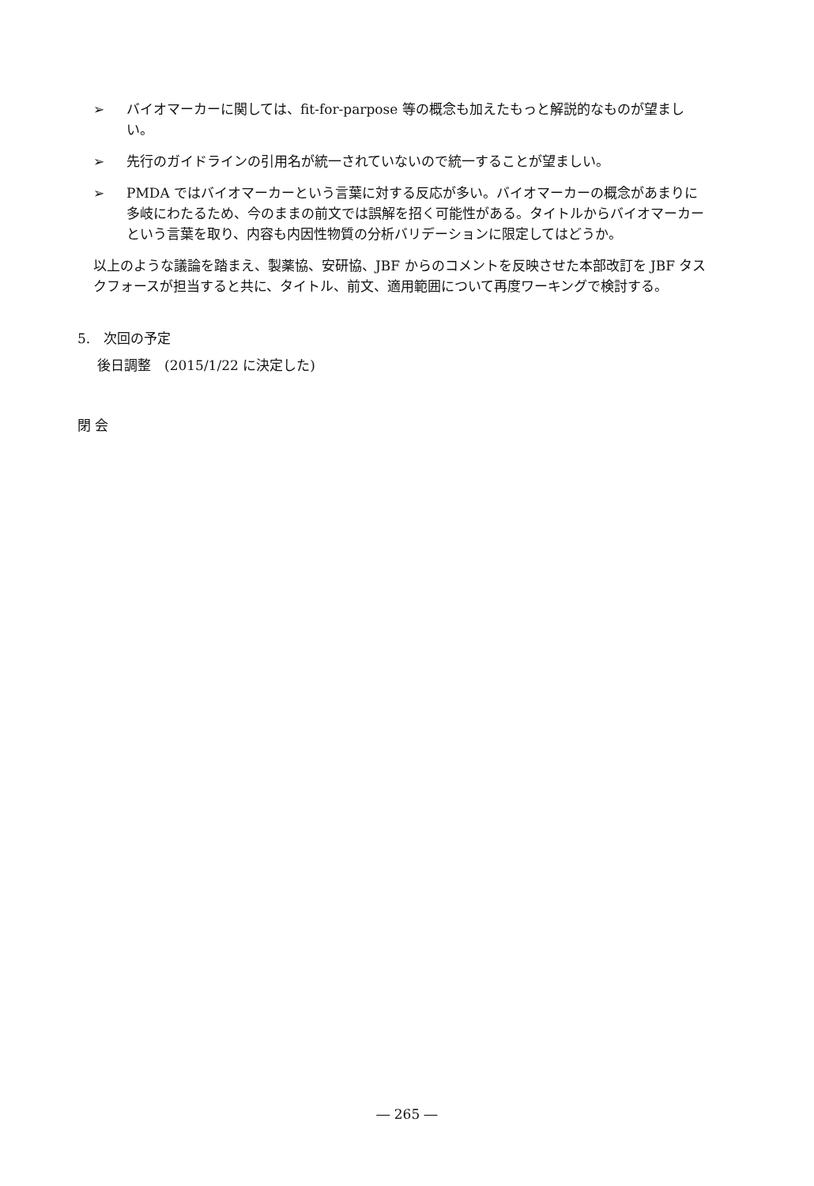➢ バイオマーカーに関しては、fit-for-parpose 等の概念も加えたもっと解説的なものが望ましい。
➢ 先行のガイドラインの引用名が統一されていないので統一することが望ましい。
➢ PMDA ではバイオマーカーという言葉に対する反応が多い。バイオマーカーの概念があまりに多岐にわたるため、今のままの前文では誤解を招く可能性がある。タイトルからバイオマーカーという言葉を取り、内容も内因性物質の分析バリデーションに限定してはどうか。
以上のような議論を踏まえ、製薬協、安研協、JBF からのコメントを反映させた本部改訂を JBF タスクフォースが担当すると共に、タイトル、前文、適用範囲について再度ワーキングで検討する。
5.　次回の予定
後日調整　(2015/1/22 に決定した)
閉 会
― 265 ―